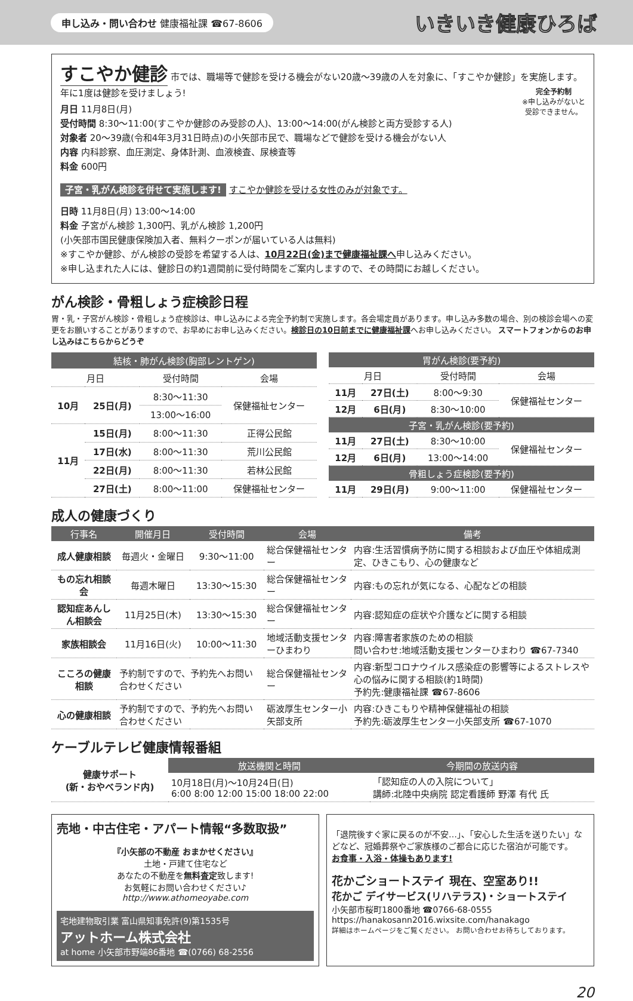申し込み・問い合わせ 健康福祉課 ☎67-8606 いきいき健康ひろば
すこやか健診
市では、職場等で健診を受ける機会がない20歳～39歳の人を対象に、「すこやか健診」を実施します。年に1度は健診を受けましょう!
完全予約制
※申し込みがないと
受診できません。
月日 11月8日(月)
受付時間 8:30～11:00(すこやか健診のみ受診の人)、13:00～14:00(がん検診と両方受診する人)
対象者 20～39歳(令和4年3月31日時点)の小矢部市民で、職場などで健診を受ける機会がない人
内容 内科診察、血圧測定、身体計測、血液検査、尿検査等
料金 600円
子宮・乳がん検診を併せて実施します! すこやか健診を受ける女性のみが対象です。
日時 11月8日(月) 13:00～14:00
料金 子宮がん検診 1,300円、乳がん検診 1,200円
(小矢部市国民健康保険加入者、無料クーポンが届いている人は無料)
※すこやか健診、がん検診の受診を希望する人は、10月22日(金)まで健康福祉課へ申し込みください。
※申し込まれた人には、健診日の約1週間前に受付時間をご案内しますので、その時間にお越しください。
がん検診・骨粗しょう症検診日程
胃・乳・子宮がん検診・骨粗しょう症検診は、申し込みによる完全予約制で実施します。各会場定員があります。申し込み多数の場合、別の検診会場への変更をお願いすることがありますので、お早めにお申し込みください。検診日の10日前までに健康福祉課へお申し込みください。 スマートフォンからのお申し込みはこちらからどうぞ
| 結核・肺がん検診(胸部レントゲン) | | | |
| --- | --- | --- | --- |
| 月日 | | 受付時間 | 会場 |
| 10月 | 25日(月) | 8:30～11:30 | 保健福祉センター |
| | | 13:00～16:00 | |
| 11月 | 15日(月) | 8:00～11:30 | 正得公民館 |
| | 17日(水) | 8:00～11:30 | 荒川公民館 |
| | 22日(月) | 8:00～11:30 | 若林公民館 |
| | 27日(土) | 8:00～11:00 | 保健福祉センター |
| 胃がん検診(要予約) | | | |
| --- | --- | --- | --- |
| 月日 | | 受付時間 | 会場 |
| 11月 | 27日(土) | 8:00～9:30 | 保健福祉センター |
| 12月 | 6日(月) | 8:30～10:00 | |
| 子宮・乳がん検診(要予約) | | | |
| 11月 | 27日(土) | 8:30～10:00 | 保健福祉センター |
| 12月 | 6日(月) | 13:00～14:00 | |
| 骨粗しょう症検診(要予約) | | | |
| 11月 | 29日(月) | 9:00～11:00 | 保健福祉センター |
成人の健康づくり
| 行事名 | 開催月日 | 受付時間 | 会場 | 備考 |
| --- | --- | --- | --- | --- |
| 成人健康相談 | 毎週火・金曜日 | 9:30～11:00 | 総合保健福祉センター | 内容:生活習慣病予防に関する相談および血圧や体組成測定、ひきこもり、心の健康など |
| もの忘れ相談会 | 毎週木曜日 | 13:30～15:30 | 総合保健福祉センター | 内容:もの忘れが気になる、心配などの相談 |
| 認知症あんしん相談会 | 11月25日(木) | 13:30～15:30 | 総合保健福祉センター | 内容:認知症の症状や介護などに関する相談 |
| 家族相談会 | 11月16日(火) | 10:00～11:30 | 地域活動支援センターひまわり | 内容:障害者家族のための相談 問い合わせ:地域活動支援センターひまわり ☎67-7340 |
| こころの健康相談 | 予約制ですので、予約先へお問い合わせください | | 総合保健福祉センター | 内容:新型コロナウイルス感染症の影響等によるストレスや心の悩みに関する相談(約1時間) 予約先:健康福祉課 ☎67-8606 |
| 心の健康相談 | 予約制ですので、予約先へお問い合わせください | | 砺波厚生センター小矢部支所 | 内容:ひきこもりや精神保健福祉の相談 予約先:砺波厚生センター小矢部支所 ☎67-1070 |
ケーブルテレビ健康情報番組
| 健康サポート (新・おやべランド内) | 放送機関と時間 | 今期間の放送内容 |
| | 10月18日(月)～10月24日(日) 6:00 8:00 12:00 15:00 18:00 22:00 | 「認知症の人の入院について」 講師:北陸中央病院 認定看護師 野澤 有代 氏 |
売地・中古住宅・アパート情報“多数取扱”
『小矢部の不動産 おまかせください』
土地・戸建て住宅など
あなたの不動産を無料査定致します!
お気軽にお問い合わせください♪
http://www.athomeoyabe.com
宅地建物取引業 富山県知事免許(9)第1535号
アットホーム株式会社
at home 小矢部市野端86番地 ☎(0766) 68-2556
「退院後すぐ家に戻るのが不安…」、「安心した生活を送りたい」などなど、冠婚葬祭やご家族様のご都合に応じた宿泊が可能です。
お食事・入浴・体操もあります!
花かごショートステイ 現在、空室あり!!
花かご デイサービス(リハテラス)・ショートステイ
小矢部市桜町1800番地 ☎0766-68-0555
https://hanakosann2016.wixsite.com/hanakago
詳細はホームページをご覧ください。 お問い合わせお待ちしております。
20